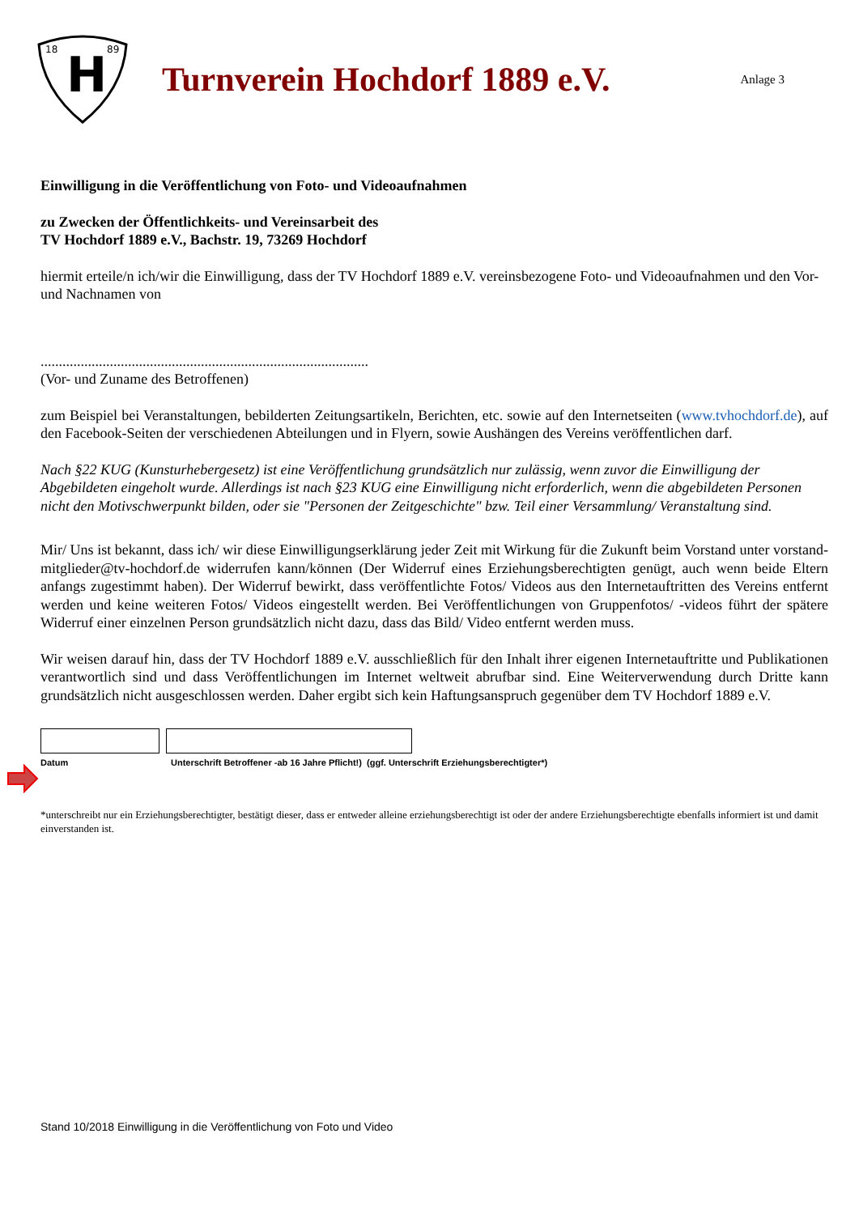18
89
H
Turnverein Hochdorf 1889 e.V.
Anlage 3
Einwilligung in die Veröffentlichung von Foto- und Videoaufnahmen
zu Zwecken der Öffentlichkeits- und Vereinsarbeit des
TV Hochdorf 1889 e.V., Bachstr. 19, 73269 Hochdorf
hiermit erteile/n ich/wir die Einwilligung, dass der TV Hochdorf 1889 e.V. vereinsbezogene Foto- und Videoaufnahmen und den Vor- und Nachnamen von
..........................................................................................
(Vor- und Zuname des Betroffenen)
zum Beispiel bei Veranstaltungen, bebilderten Zeitungsartikeln, Berichten, etc. sowie auf den Internetseiten (www.tvhochdorf.de), auf den Facebook-Seiten der verschiedenen Abteilungen und in Flyern, sowie Aushängen des Vereins veröffentlichen darf.
Nach §22 KUG (Kunsturhebergesetz) ist eine Veröffentlichung grundsätzlich nur zulässig, wenn zuvor die Einwilligung der Abgebildeten eingeholt wurde. Allerdings ist nach §23 KUG eine Einwilligung nicht erforderlich, wenn die abgebildeten Personen nicht den Motivschwerpunkt bilden, oder sie "Personen der Zeitgeschichte" bzw. Teil einer Versammlung/ Veranstaltung sind.
Mir/ Uns ist bekannt, dass ich/ wir diese Einwilligungserklärung jeder Zeit mit Wirkung für die Zukunft beim Vorstand unter vorstand-mitglieder@tv-hochdorf.de widerrufen kann/können (Der Widerruf eines Erziehungsberechtigten genügt, auch wenn beide Eltern anfangs zugestimmt haben). Der Widerruf bewirkt, dass veröffentlichte Fotos/ Videos aus den Internetauftritten des Vereins entfernt werden und keine weiteren Fotos/ Videos eingestellt werden. Bei Veröffentlichungen von Gruppenfotos/ -videos führt der spätere Widerruf einer einzelnen Person grundsätzlich nicht dazu, dass das Bild/ Video entfernt werden muss.
Wir weisen darauf hin, dass der TV Hochdorf 1889 e.V. ausschließlich für den Inhalt ihrer eigenen Internetauftritte und Publikationen verantwortlich sind und dass Veröffentlichungen im Internet weltweit abrufbar sind. Eine Weiterverwendung durch Dritte kann grundsätzlich nicht ausgeschlossen werden. Daher ergibt sich kein Haftungsanspruch gegenüber dem TV Hochdorf 1889 e.V.
Datum Unterschrift Betroffener -ab 16 Jahre Pflicht!) (ggf. Unterschrift Erziehungsberechtigter*)
*unterschreibt nur ein Erziehungsberechtigter, bestätigt dieser, dass er entweder alleine erziehungsberechtigt ist oder der andere Erziehungsberechtigte ebenfalls informiert ist und damit einverstanden ist.
Stand 10/2018 Einwilligung in die Veröffentlichung von Foto und Video